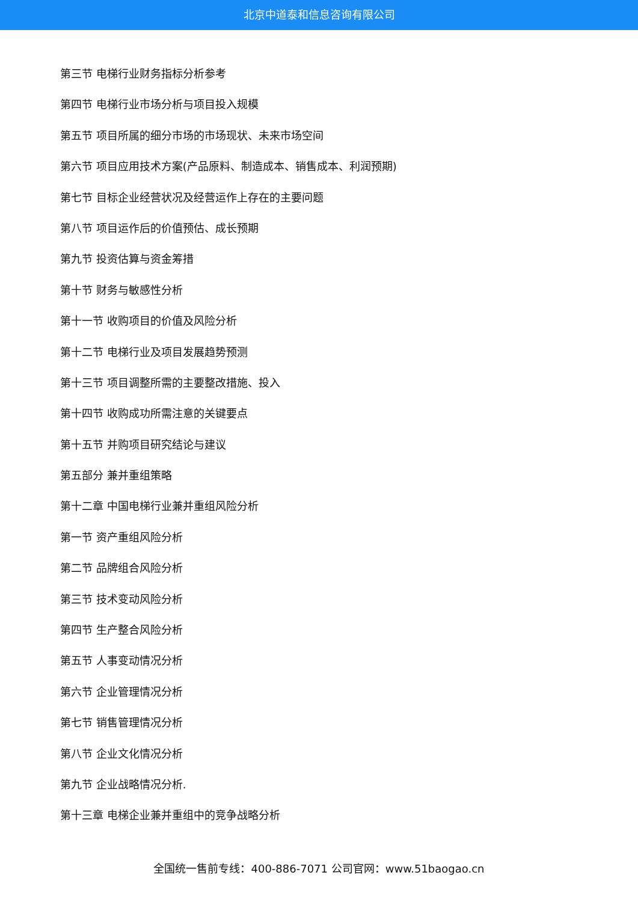北京中道泰和信息咨询有限公司
第三节 电梯行业财务指标分析参考
第四节 电梯行业市场分析与项目投入规模
第五节 项目所属的细分市场的市场现状、未来市场空间
第六节 项目应用技术方案(产品原料、制造成本、销售成本、利润预期)
第七节 目标企业经营状况及经营运作上存在的主要问题
第八节 项目运作后的价值预估、成长预期
第九节 投资估算与资金筹措
第十节 财务与敏感性分析
第十一节 收购项目的价值及风险分析
第十二节 电梯行业及项目发展趋势预测
第十三节 项目调整所需的主要整改措施、投入
第十四节 收购成功所需注意的关键要点
第十五节 并购项目研究结论与建议
第五部分 兼并重组策略
第十二章 中国电梯行业兼并重组风险分析
第一节 资产重组风险分析
第二节 品牌组合风险分析
第三节 技术变动风险分析
第四节 生产整合风险分析
第五节 人事变动情况分析
第六节 企业管理情况分析
第七节 销售管理情况分析
第八节 企业文化情况分析
第九节 企业战略情况分析.
第十三章 电梯企业兼并重组中的竞争战略分析
全国统一售前专线：400-886-7071 公司官网：www.51baogao.cn